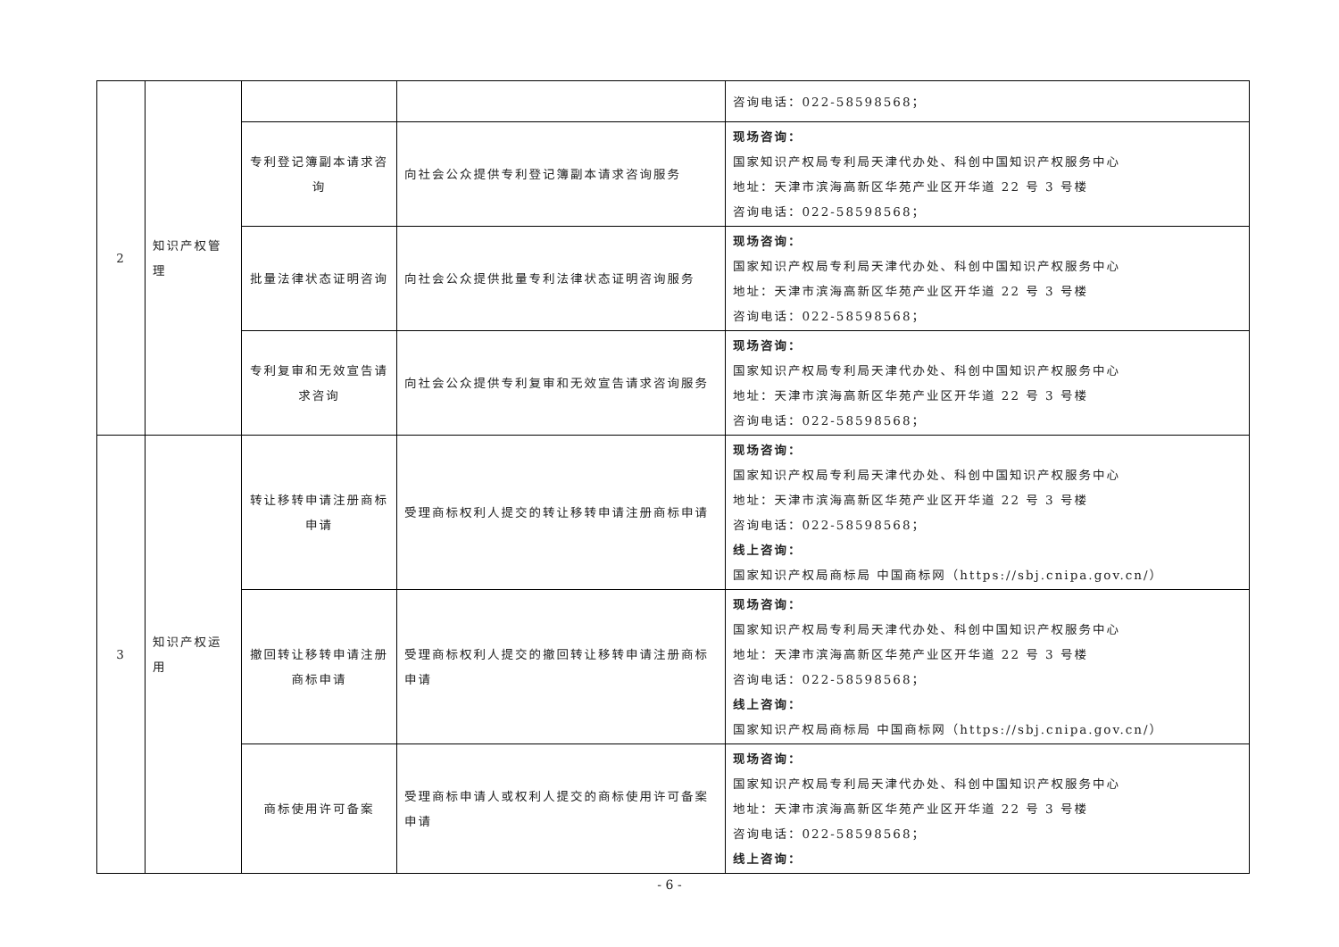| 2 | 知识产权管理 | | | 咨询电话：022-58598568； |
| | | 专利登记簿副本请求咨询 | 向社会公众提供专利登记簿副本请求咨询服务 | 现场咨询： 国家知识产权局专利局天津代办处、科创中国知识产权服务中心 地址：天津市滨海高新区华苑产业区开华道 22 号 3 号楼 咨询电话：022-58598568； |
| | | 批量法律状态证明咨询 | 向社会公众提供批量专利法律状态证明咨询服务 | 现场咨询： 国家知识产权局专利局天津代办处、科创中国知识产权服务中心 地址：天津市滨海高新区华苑产业区开华道 22 号 3 号楼 咨询电话：022-58598568； |
| | | 专利复审和无效宣告请求咨询 | 向社会公众提供专利复审和无效宣告请求咨询服务 | 现场咨询： 国家知识产权局专利局天津代办处、科创中国知识产权服务中心 地址：天津市滨海高新区华苑产业区开华道 22 号 3 号楼 咨询电话：022-58598568； |
| 3 | 知识产权运用 | 转让移转申请注册商标申请 | 受理商标权利人提交的转让移转申请注册商标申请 | 现场咨询： 国家知识产权局专利局天津代办处、科创中国知识产权服务中心 地址：天津市滨海高新区华苑产业区开华道 22 号 3 号楼 咨询电话：022-58598568； 线上咨询： 国家知识产权局商标局 中国商标网（https://sbj.cnipa.gov.cn/） |
| | | 撤回转让移转申请注册商标申请 | 受理商标权利人提交的撤回转让移转申请注册商标申请 | 现场咨询： 国家知识产权局专利局天津代办处、科创中国知识产权服务中心 地址：天津市滨海高新区华苑产业区开华道 22 号 3 号楼 咨询电话：022-58598568； 线上咨询： 国家知识产权局商标局 中国商标网（https://sbj.cnipa.gov.cn/） |
| | | 商标使用许可备案 | 受理商标申请人或权利人提交的商标使用许可备案申请 | 现场咨询： 国家知识产权局专利局天津代办处、科创中国知识产权服务中心 地址：天津市滨海高新区华苑产业区开华道 22 号 3 号楼 咨询电话：022-58598568； 线上咨询： |
- 6 -